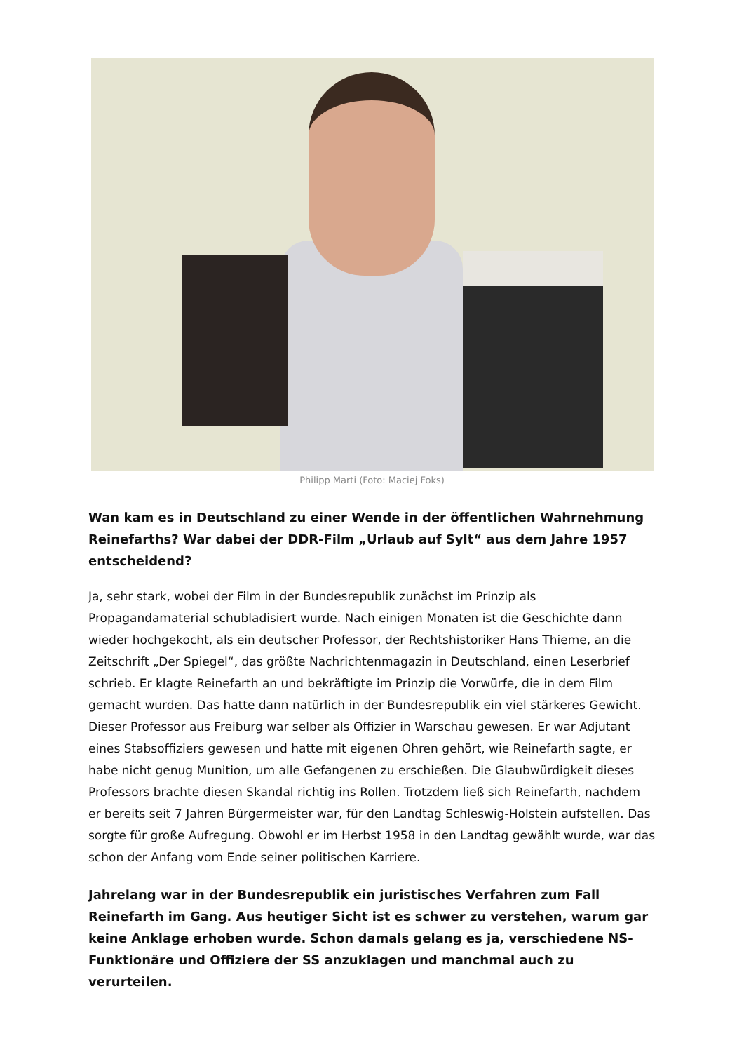Philipp Marti (Foto: Maciej Foks)
Wan kam es in Deutschland zu einer Wende in der öffentlichen Wahrnehmung Reinefarths? War dabei der DDR-Film „Urlaub auf Sylt“ aus dem Jahre 1957 entscheidend?
Ja, sehr stark, wobei der Film in der Bundesrepublik zunächst im Prinzip als Propagandamaterial schubladisiert wurde. Nach einigen Monaten ist die Geschichte dann wieder hochgekocht, als ein deutscher Professor, der Rechtshistoriker Hans Thieme, an die Zeitschrift „Der Spiegel“, das größte Nachrichtenmagazin in Deutschland, einen Leserbrief schrieb. Er klagte Reinefarth an und bekräftigte im Prinzip die Vorwürfe, die in dem Film gemacht wurden. Das hatte dann natürlich in der Bundesrepublik ein viel stärkeres Gewicht. Dieser Professor aus Freiburg war selber als Offizier in Warschau gewesen. Er war Adjutant eines Stabsoffiziers gewesen und hatte mit eigenen Ohren gehört, wie Reinefarth sagte, er habe nicht genug Munition, um alle Gefangenen zu erschießen. Die Glaubwürdigkeit dieses Professors brachte diesen Skandal richtig ins Rollen. Trotzdem ließ sich Reinefarth, nachdem er bereits seit 7 Jahren Bürgermeister war, für den Landtag Schleswig-Holstein aufstellen. Das sorgte für große Aufregung. Obwohl er im Herbst 1958 in den Landtag gewählt wurde, war das schon der Anfang vom Ende seiner politischen Karriere.
Jahrelang war in der Bundesrepublik ein juristisches Verfahren zum Fall Reinefarth im Gang. Aus heutiger Sicht ist es schwer zu verstehen, warum gar keine Anklage erhoben wurde. Schon damals gelang es ja, verschiedene NS-Funktionäre und Offiziere der SS anzuklagen und manchmal auch zu verurteilen.